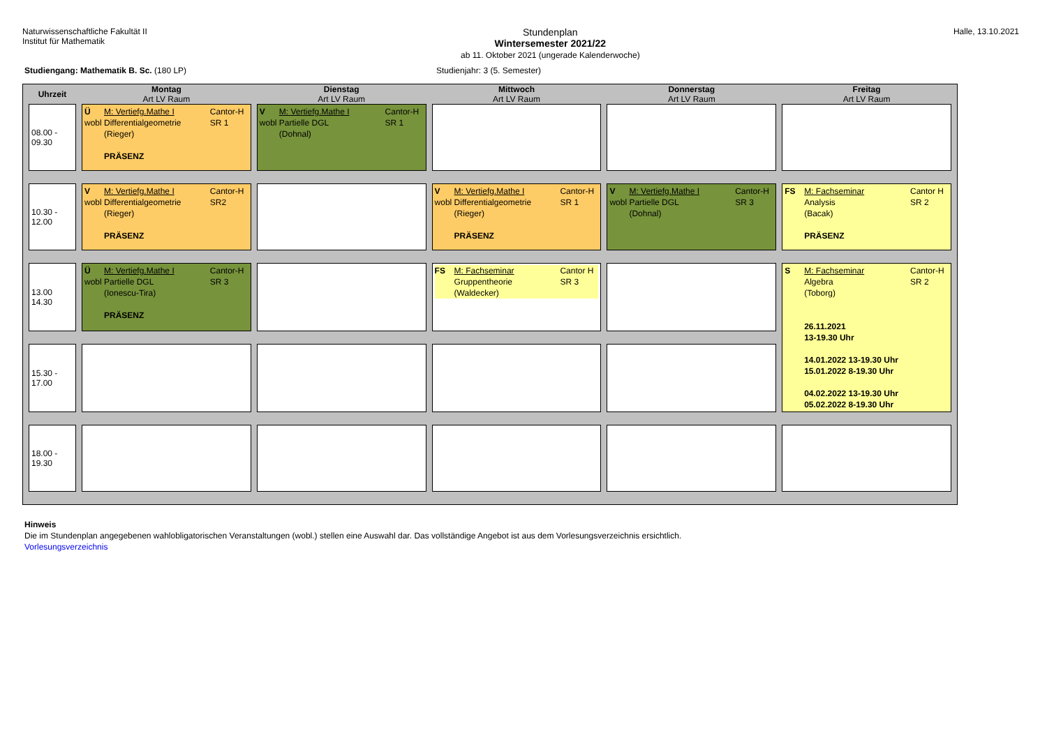Naturwissenschaftliche Fakultät II
Institut für Mathematik
Stundenplan
Wintersemester 2021/22
ab 11. Oktober 2021 (ungerade Kalenderwoche)
Halle, 13.10.2021
Studiengang: Mathematik B. Sc. (180 LP) Studienjahr: 3 (5. Semester)
| Uhrzeit | Montag Art LV Raum | Dienstag Art LV Raum | Mittwoch Art LV Raum | Donnerstag Art LV Raum | Freitag Art LV Raum |
| --- | --- | --- | --- | --- | --- |
| 08.00 - 09.30 | Ü M: Vertiefg.Mathe I Cantor-H wobl Differentialgeometrie (Rieger) PRÄSENZ SR 1 | V M: Vertiefg.Mathe I Cantor-H wobl Partielle DGL (Dohnal) SR 1 | | | |
| 10.30 - 12.00 | V M: Vertiefg.Mathe I Cantor-H wobl Differentialgeometrie (Rieger) PRÄSENZ SR2 | | V M: Vertiefg.Mathe I Cantor-H wobl Differentialgeometrie (Rieger) PRÄSENZ SR 1 | V M: Vertiefg.Mathe I Cantor-H wobl Partielle DGL (Dohnal) SR 3 | FS M: Fachseminar Cantor H Analysis (Bacak) PRÄSENZ SR 2 |
| 13.00 14.30 | Ü M: Vertiefg.Mathe I Cantor-H wobl Partielle DGL (Ionescu-Tira) PRÄSENZ SR 3 | | FS M: Fachseminar Cantor H Gruppentheorie (Waldecker) SR 3 | | S M: Fachseminar Cantor-H Algebra (Toborg) 26.11.2021 13-19.30 Uhr 14.01.2022 13-19.30 Uhr 15.01.2022 8-19.30 Uhr 04.02.2022 13-19.30 Uhr 05.02.2022 8-19.30 Uhr SR 2 |
| 15.30 - 17.00 | | | | | |
| 18.00 - 19.30 | | | | | |
Hinweis
Die im Stundenplan angegebenen wahlobligatorischen Veranstaltungen (wobl.) stellen eine Auswahl dar. Das vollständige Angebot ist aus dem Vorlesungsverzeichnis ersichtlich.
Vorlesungsverzeichnis